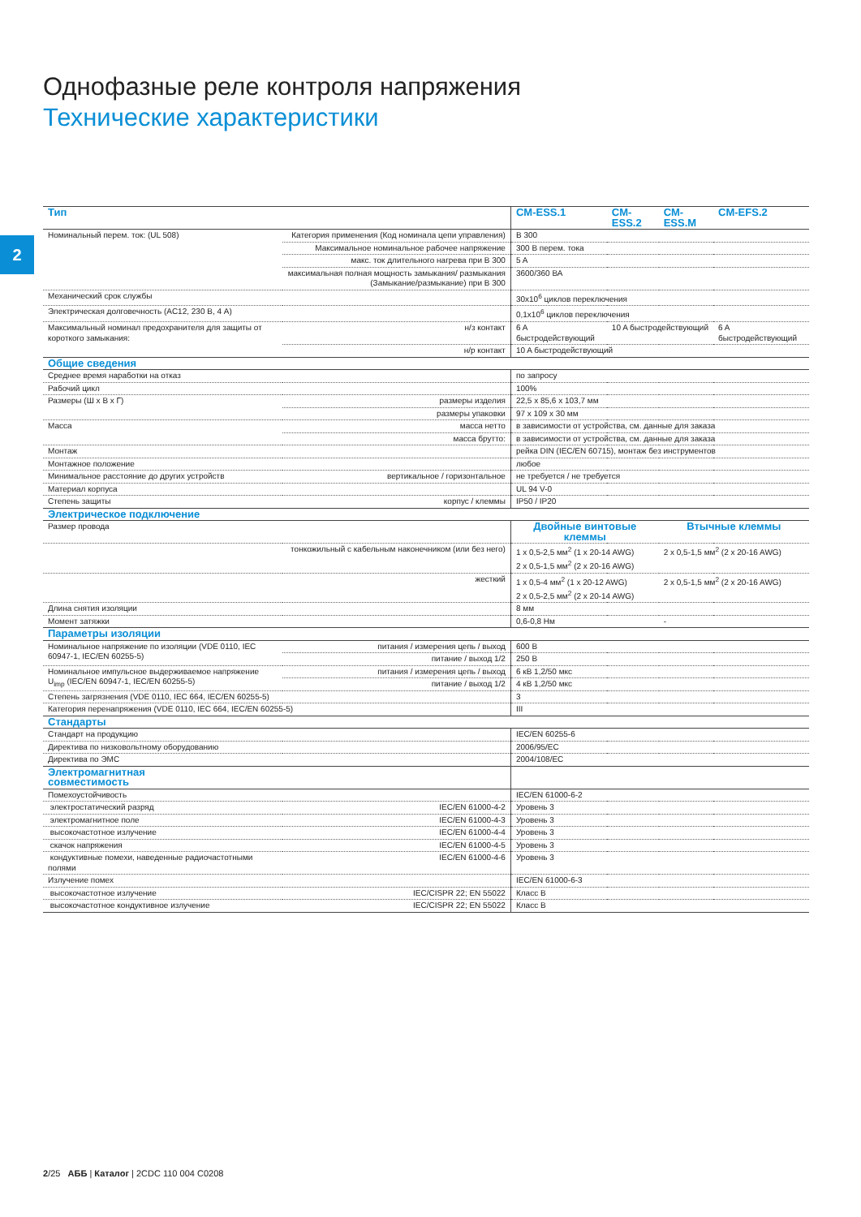Однофазные реле контроля напряжения
Технические характеристики
2
| Тип | | CM-ESS.1 | CM-ESS.2 | CM-ESS.M | CM-EFS.2 |
| --- | --- | --- | --- | --- | --- |
| Номинальный перем. ток: (UL 508) | Категория применения (Код номинала цепи управления) | B 300 | | | |
| | Максимальное номинальное рабочее напряжение | 300 В перем. тока | | | |
| | макс. ток длительного нагрева при B 300 | 5 A | | | |
| | максимальная полная мощность замыкания/ размыкания (Замыкание/размыкание) при B 300 | 3600/360 ВА | | | |
| Механический срок службы | | 30x10<sup>6</sup> циклов переключения | | | |
| Электрическая долговечность (AC12, 230 В, 4 A) | | 0,1x10<sup>6</sup> циклов переключения | | | |
| Максимальный номинал предохранителя для защиты от короткого замыкания: | н/з контакт | 6 A быстродействующий | 10 A быстродействующий | | 6 A быстродействующий |
| | н/р контакт | 10 A быстродействующий | | | |
| Общие сведения | | | | | |
| Среднее время наработки на отказ | | по запросу | | | |
| Рабочий цикл | | 100% | | | |
| Размеры (Ш x В x Г) | размеры изделия | 22,5 x 85,6 x 103,7 мм | | | |
| | размеры упаковки | 97 x 109 x 30 мм | | | |
| Масса | масса нетто | в зависимости от устройства, см. данные для заказа | | | |
| | масса брутто: | в зависимости от устройства, см. данные для заказа | | | |
| Монтаж | | рейка DIN (IEC/EN 60715), монтаж без инструментов | | | |
| Монтажное положение | | любое | | | |
| Минимальное расстояние до других устройств | вертикальное / горизонтальное | не требуется / не требуется | | | |
| Материал корпуса | | UL 94 V-0 | | | |
| Степень защиты | корпус / клеммы | IP50 / IP20 | | | |
| Электрическое подключение | | | | | |
| Размер провода | | Двойные винтовые клеммы | | Втычные клеммы | |
| | тонкожильный с кабельным наконечником (или без него) | 1 x 0,5-2,5 мм<sup>2</sup> (1 x 20-14 AWG) 2 x 0,5-1,5 мм<sup>2</sup> (2 x 20-16 AWG) | | 2 x 0,5-1,5 мм<sup>2</sup> (2 x 20-16 AWG) | |
| | жесткий | 1 x 0,5-4 мм<sup>2</sup> (1 x 20-12 AWG) 2 x 0,5-2,5 мм<sup>2</sup> (2 x 20-14 AWG) | | 2 x 0,5-1,5 мм<sup>2</sup> (2 x 20-16 AWG) | |
| Длина снятия изоляции | | 8 мм | | | |
| Момент затяжки | | 0,6-0,8 Нм | | - | |
| Параметры изоляции | | | | | |
| Номинальное напряжение по изоляции (VDE 0110, IEC 60947-1, IEC/EN 60255-5) | питания / измерения цепь / выход | 600 В | | | |
| | питание / выход 1/2 | 250 В | | | |
| Номинальное импульсное выдерживаемое напряжение U<sub>imp</sub> (IEC/EN 60947-1, IEC/EN 60255-5) | питания / измерения цепь / выход | 6 кВ 1,2/50 мкс | | | |
| | питание / выход 1/2 | 4 кВ 1,2/50 мкс | | | |
| Степень загрязнения (VDE 0110, IEC 664, IEC/EN 60255-5) | | 3 | | | |
| Категория перенапряжения (VDE 0110, IEC 664, IEC/EN 60255-5) | | III | | | |
| Стандарты | | | | | |
| Стандарт на продукцию | | IEC/EN 60255-6 | | | |
| Директива по низковольтному оборудованию | | 2006/95/EC | | | |
| Директива по ЭМС | | 2004/108/EC | | | |
| Электромагнитная совместимость | | | | | |
| Помехоустойчивость | | IEC/EN 61000-6-2 | | | |
| электростатический разряд | IEC/EN 61000-4-2 | Уровень 3 | | | |
| электромагнитное поле | IEC/EN 61000-4-3 | Уровень 3 | | | |
| высокочастотное излучение | IEC/EN 61000-4-4 | Уровень 3 | | | |
| скачок напряжения | IEC/EN 61000-4-5 | Уровень 3 | | | |
| кондуктивные помехи, наведенные радиочастотными полями | IEC/EN 61000-4-6 | Уровень 3 | | | |
| Излучение помех | | IEC/EN 61000-6-3 | | | |
| высокочастотное излучение | IEC/CISPR 22; EN 55022 | Класс B | | | |
| высокочастотное кондуктивное излучение | IEC/CISPR 22; EN 55022 | Класс B | | | |
2/25 АББ | Каталог | 2CDC 110 004 C0208